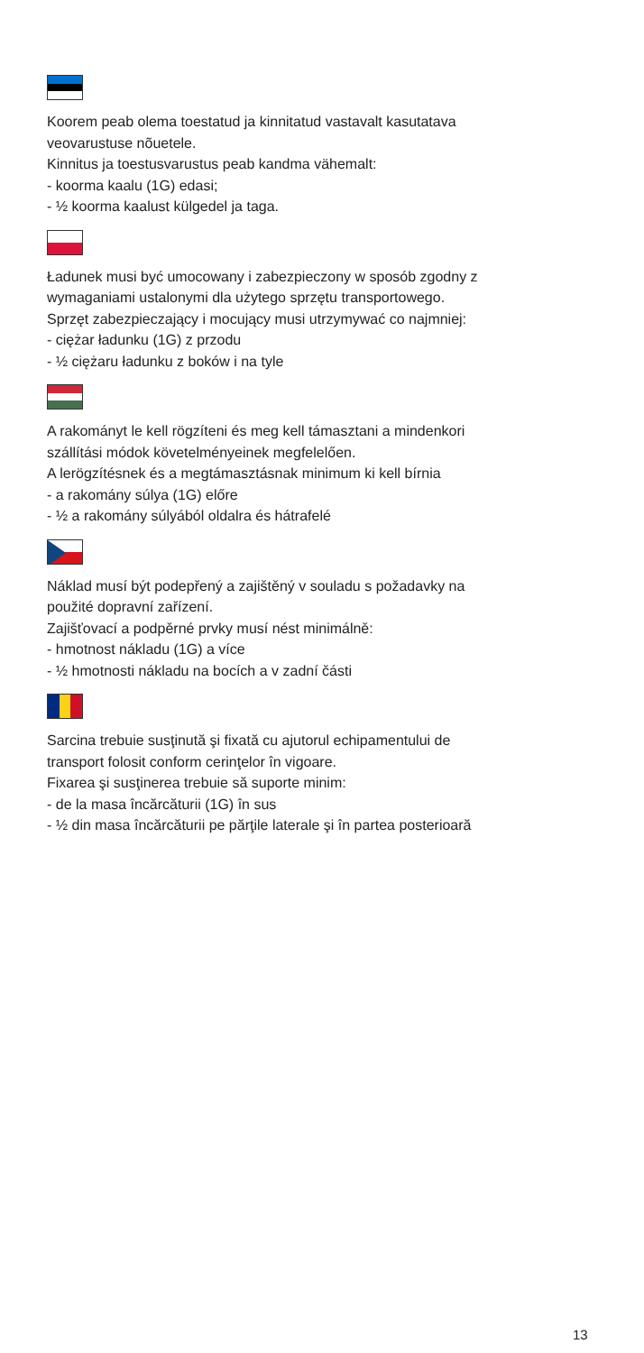Koorem peab olema toestatud ja kinnitatud vastavalt kasutatava
veovarustuse nõuetele.
Kinnitus ja toestusvarustus peab kandma vähemalt:
- koorma kaalu (1G) edasi;
- ½ koorma kaalust külgedel ja taga.
Ładunek musi być umocowany i zabezpieczony w sposób zgodny z
wymaganiami ustalonymi dla użytego sprzętu transportowego.
Sprzęt zabezpieczający i mocujący musi utrzymywać co najmniej:
- ciężar ładunku (1G) z przodu
- ½ ciężaru ładunku z boków i na tyle
A rakományt le kell rögzíteni és meg kell támasztani a mindenkori
szállítási módok követelményeinek megfelelően.
A lerögzítésnek és a megtámasztásnak minimum ki kell bírnia
- a rakomány súlya (1G) előre
- ½ a rakomány súlyából oldalra és hátrafelé
Náklad musí být podepřený a zajištěný v souladu s požadavky na
použité dopravní zařízení.
Zajišťovací a podpěrné prvky musí nést minimálně:
- hmotnost nákladu (1G) a více
- ½ hmotnosti nákladu na bocích a v zadní části
Sarcina trebuie susţinută şi fixată cu ajutorul echipamentului de
transport folosit conform cerinţelor în vigoare.
Fixarea şi susţinerea trebuie să suporte minim:
- de la masa încărcăturii (1G) în sus
- ½ din masa încărcăturii pe părţile laterale şi în partea posterioară
13